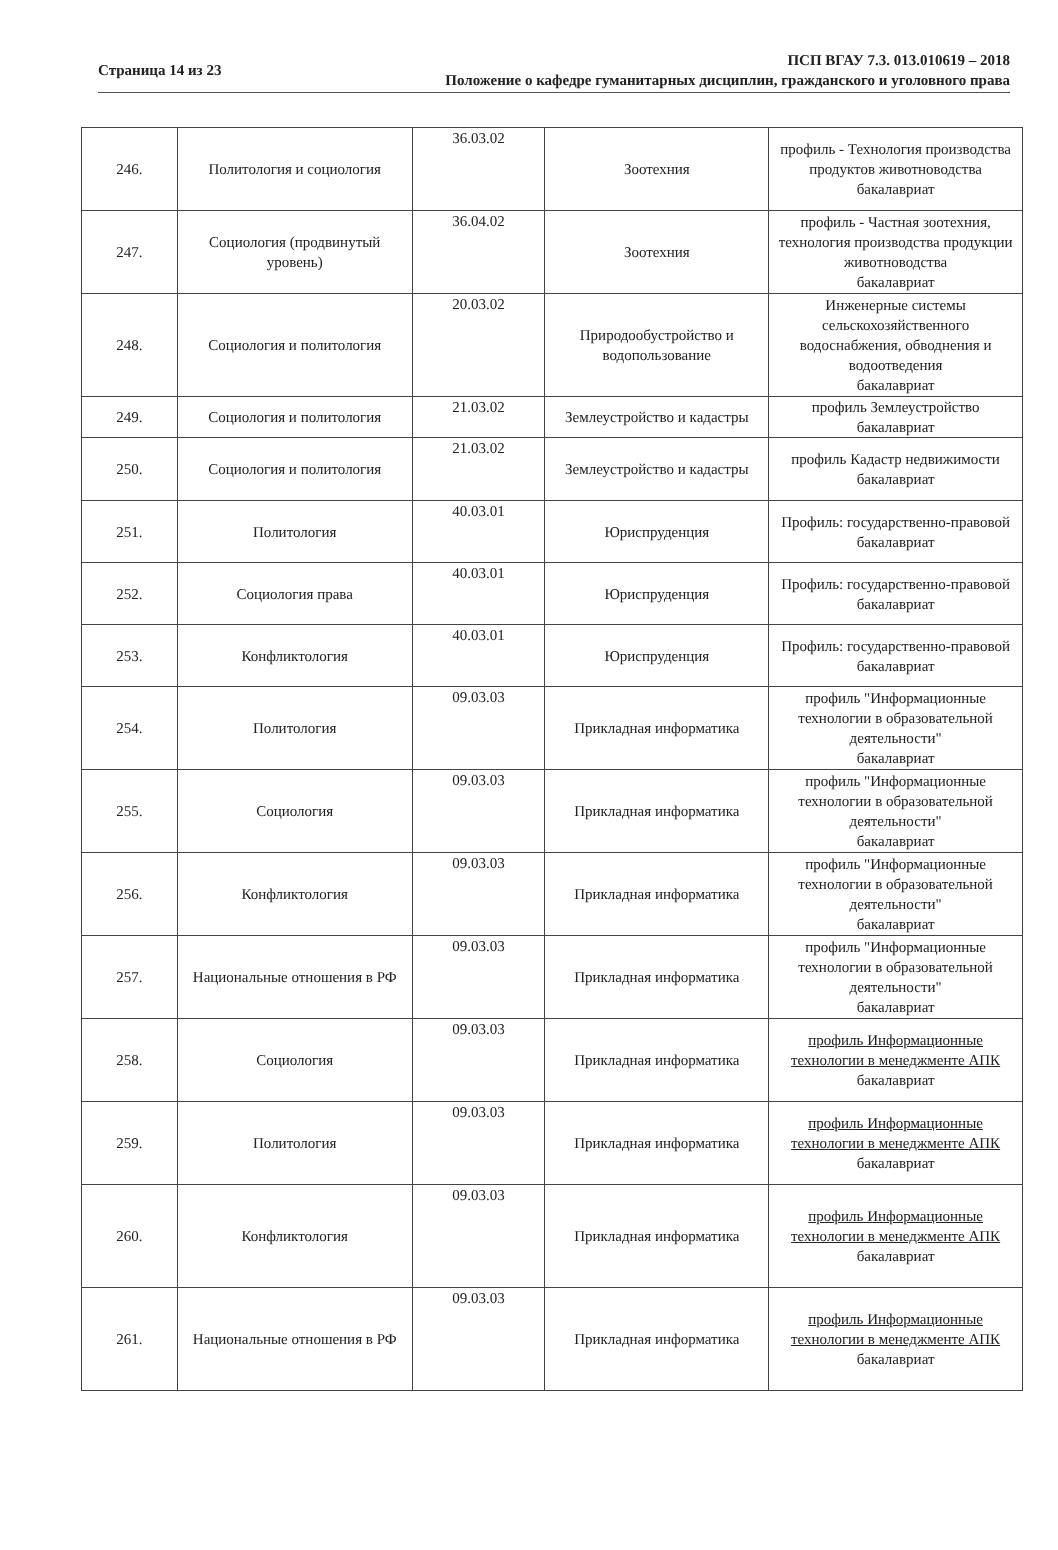Страница 14 из 23
ПСП ВГАУ 7.3. 013.010619 – 2018
Положение о кафедре гуманитарных дисциплин, гражданского и уголовного права
| 246. | Политология и социология | 36.03.02 | Зоотехния | профиль - Технология производства продуктов животноводства бакалавриат |
| 247. | Социология (продвинутый уровень) | 36.04.02 | Зоотехния | профиль - Частная зоотехния, технология производства продукции животноводства бакалавриат |
| 248. | Социология и политология | 20.03.02 | Природообустройство и водопользование | Инженерные системы сельскохозяйственного водоснабжения, обводнения и водоотведения бакалавриат |
| 249. | Социология и политология | 21.03.02 | Землеустройство и кадастры | профиль Землеустройство бакалавриат |
| 250. | Социология и политология | 21.03.02 | Землеустройство и кадастры | профиль Кадастр недвижимости бакалавриат |
| 251. | Политология | 40.03.01 | Юриспруденция | Профиль: государственно-правовой бакалавриат |
| 252. | Социология права | 40.03.01 | Юриспруденция | Профиль: государственно-правовой бакалавриат |
| 253. | Конфликтология | 40.03.01 | Юриспруденция | Профиль: государственно-правовой бакалавриат |
| 254. | Политология | 09.03.03 | Прикладная информатика | профиль "Информационные технологии в образовательной деятельности" бакалавриат |
| 255. | Социология | 09.03.03 | Прикладная информатика | профиль "Информационные технологии в образовательной деятельности" бакалавриат |
| 256. | Конфликтология | 09.03.03 | Прикладная информатика | профиль "Информационные технологии в образовательной деятельности" бакалавриат |
| 257. | Национальные отношения в РФ | 09.03.03 | Прикладная информатика | профиль "Информационные технологии в образовательной деятельности" бакалавриат |
| 258. | Социология | 09.03.03 | Прикладная информатика | профиль Информационные технологии в менеджменте АПК бакалавриат |
| 259. | Политология | 09.03.03 | Прикладная информатика | профиль Информационные технологии в менеджменте АПК бакалавриат |
| 260. | Конфликтология | 09.03.03 | Прикладная информатика | профиль Информационные технологии в менеджменте АПК бакалавриат |
| 261. | Национальные отношения в РФ | 09.03.03 | Прикладная информатика | профиль Информационные технологии в менеджменте АПК бакалавриат |